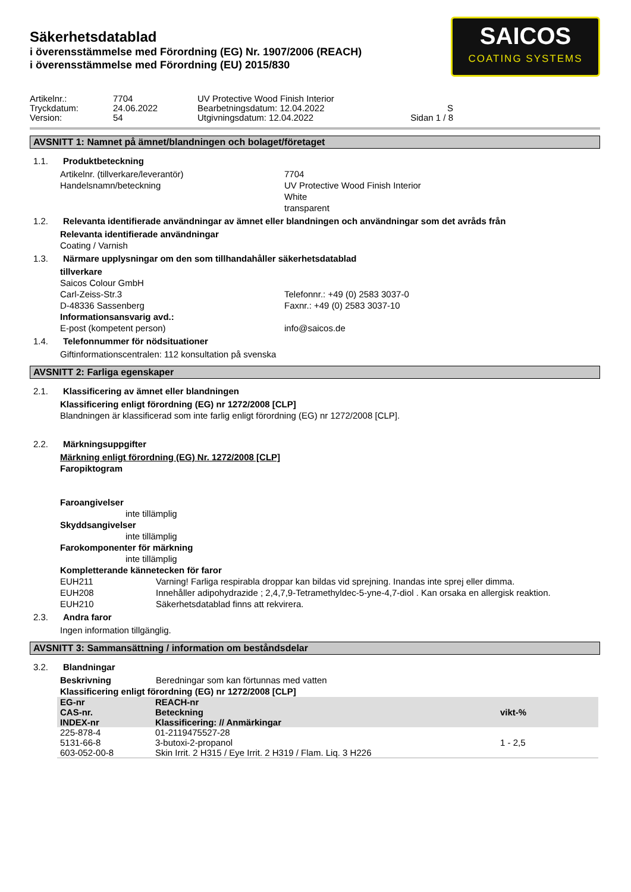SAICOS
COATING SYSTEMS
Säkerhetsdatablad
i överensstämmelse med Förordning (EG) Nr. 1907/2006 (REACH)
i överensstämmelse med Förordning (EU) 2015/830
Artikelnr.:
7704
UV Protective Wood Finish Interior
Tryckdatum:
24.06.2022
Bearbetningsdatum: 12.04.2022
S
Version:
54
Utgivningsdatum: 12.04.2022
Sidan 1 / 8
AVSNITT 1: Namnet på ämnet/blandningen och bolaget/företaget
1.1. Produktbeteckning
Artikelnr. (tillverkare/leverantör)
7704
Handelsnamn/beteckning
UV Protective Wood Finish Interior
White
transparent
1.2. Relevanta identifierade användningar av ämnet eller blandningen och användningar som det avråds från
Relevanta identifierade användningar
Coating / Varnish
1.3. Närmare upplysningar om den som tillhandahåller säkerhetsdatablad
tillverkare
Saicos Colour GmbH
Carl-Zeiss-Str.3
Telefonnr.: +49 (0) 2583 3037-0
D-48336 Sassenberg
Faxnr.: +49 (0) 2583 3037-10
Informationsansvarig avd.:
E-post (kompetent person)
info@saicos.de
1.4. Telefonnummer för nödsituationer
Giftinformationscentralen: 112 konsultation på svenska
AVSNITT 2: Farliga egenskaper
2.1. Klassificering av ämnet eller blandningen
Klassificering enligt förordning (EG) nr 1272/2008 [CLP]
Blandningen är klassificerad som inte farlig enligt förordning (EG) nr 1272/2008 [CLP].
2.2. Märkningsuppgifter
Märkning enligt förordning (EG) Nr. 1272/2008 [CLP]
Faropiktogram
Faroangivelser
inte tillämplig
Skyddsangivelser
inte tillämplig
Farokomponenter för märkning
inte tillämplig
Kompletterande kännetecken för faror
EUH211
Varning! Farliga respirabla droppar kan bildas vid sprejning. Inandas inte sprej eller dimma.
EUH208
Innehåller adipohydrazide ; 2,4,7,9-Tetramethyldec-5-yne-4,7-diol . Kan orsaka en allergisk reaktion.
EUH210
Säkerhetsdatablad finns att rekvirera.
2.3. Andra faror
Ingen information tillgänglig.
AVSNITT 3: Sammansättning / information om beståndsdelar
3.2. Blandningar
Beskrivning
Beredningar som kan förtunnas med vatten
Klassificering enligt förordning (EG) nr 1272/2008 [CLP]
| EG-nr CAS-nr. INDEX-nr | REACH-nr Beteckning Klassificering: // Anmärkingar | vikt-% |
| --- | --- | --- |
| 225-878-4 5131-66-8 603-052-00-8 | 01-2119475527-28 3-butoxi-2-propanol Skin Irrit. 2 H315 / Eye Irrit. 2 H319 / Flam. Liq. 3 H226 | 1 - 2,5 |